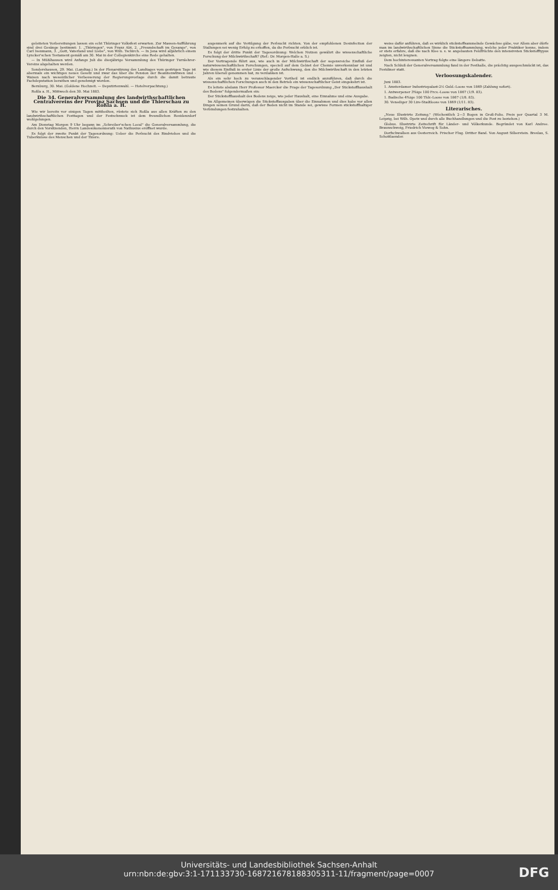geleiteten Vorbereitungen lassen ein echt Thüringer Volksfest erwarten. Zur Massen-Aufführung sind drei Gesänge bestimmt: 1. „Thüringen", von Franz Abt, 2. „Freundschaft im Gesange", von Carl Isenmann, 3. „Gott, Vaterland und Liebe", von Wilh. Tschirch. — In Jena wird alljährlich einem Lyncker'schen Testament gemäß am 30. Mai in der Collegienkirche eine Rede gehalten.
— In Mühlhausen wird Anfangs Juli die diesjährige Versammlung des Thüringer Turnlehrer-Vereins abgehalten werden.
Sondershausen, 29. Mai. (Landtag.) In der Plenarsitzung des Landtages vom gestrigen Tage ist abermals ein wichtiges neues Gesetz und zwar das über die Pension der Beamtenwitwen und -Waisen nach wesentlicher Verbesserung der Regierungsvorlage durch die damit betraute Fachdeputation berathen und genehmigt worden.
Bernburg, 30. Mai. (Goldene Hochzeit. — Deputirtenwahl. — Hotelverpachtung.)
Roßla a. H., Mittwoch den 30. Mai 1883.
Die 34. Generalversammlung des landwirthschaftlichen Centralvereins der Provinz Sachsen und die Thierschau zu Roßla a. H.
Wie wir bereits vor einigen Tagen mittheilten, rüstete sich Roßla aus allen Kräften zu den landwirthschaftlichen Festtagen und der Festschmuck ist dem freundlichen Residenzdorf wohlgelungen.
Am Dienstag Morgen 9 Uhr begann im „Schreiber'schen Local" die Generalversammlung, die durch den Vorsitzenden, Herrn Landesökonomierath von Nathusius eröffnet wurde.
Es folgt der zweite Punkt der Tagesordnung: Ueber die Perlsucht des Rindviehes und die Tuberkulose des Menschen und der Thiere.
augenmerk auf die Vertilgung der Perlsucht richten. Von der empfohlenen Desinfection der Stallungen sei wenig Erfolg zu erhoffen, da die Perlsucht erblich ist.
Es folgt der dritte Punkt der Tagesordnung: Welchen Nutzen gewährt die wissenschaftliche Forschung der Milchwirthschaft? (Ref.: Dr. Morgen-Halle a. S.)
Der Vortragende führt aus, wie auch in der Milchwirthschaft der segensreiche Einfluß der naturwissenschaftlichen Forschungen, speciell auf dem Gebiet der Chemie unverkennbar ist und wie diesem Einfluß in erster Linie der große Aufschwung, den die Milchwirthschaft in den letzten Jahren überall genommen hat, zu verdanken ist.
Als ein sehr hoch zu veranschlagender Vortheil ist endlich anzuführen, daß durch die wissenschaftlichen Forschungen auch in den Betrieb ein wissenschaftlicher Geist eingekehrt ist.
Es leitete alsdann Herr Professor Maercker die Frage der Tagesordnung „Der Stickstoffhaushalt des Bodens" folgendermaßen ein:
Der Stickstoffhaushalt des Bodens zeige, wie jeder Haushalt, eine Einnahme und eine Ausgabe.
Im Allgemeinen überwögen die Stickstoffausgaben über die Einnahmen und dies habe vor allen Dingen seinen Grund darin, daß der Boden nicht im Stande sei, gewisse Formen stickstoffhaltiger Verbindungen festzuhalten.
weise dafür anführen, daß es wirklich stickstoffsammelnde Gewächse gäbe, vor Allem aber dürfe man im landwirthschaftlichen Sinne die Stickstoffsammlung, welche jeder Praktiker kenne, indem er stets erfahre, daß die nach Klee u. s. w. angebauten Feldfrüchte den intensivsten Stickstofftypus zeigten, nicht leugnen.
Dem hochinteressanten Vortrag folgte eine längere Debatte.
Nach Schluß der Generalversammlung fand in der Festhalle, die prächtig ausgeschmückt ist, das Festdiner statt.
Verloosungskalender.
Juni 1883.
1. Amsterdamer Industriepalast-2½ Guld.-Loose von 1869 (Zahlung sofort).
1. Antwerpener 3%ige 100 Frcs.-Loose von 1867 (1/9. 83).
1. Badische 4%ige 100 Thlr.-Loose von 1867 (1/8. 83).
30. Venediger 30 Lire-Stadtloose von 1869 (1/11. 83).
Literarisches.
„Neue Illustrirte Zeitung." (Wöchentlich 2—3 Bogen in Groß-Folio. Preis per Quartal 3 M. Leipzig, bei Wilh. Opetz und durch alle Buchhandlungen und die Post zu beziehen.)
Globus. Illustrirte Zeitschrift für Länder- und Völkerkunde. Begründet von Karl Andree. Braunschweig, Friedrich Vieweg & Sohn.
Dorfschwalben aus Oesterreich. Frischer Flug. Dritter Band. Von August Silberstein. Breslau, S. Schottlaender.
Universitäts- und Landesbibliothek Sachsen-Anhalt
urn:nbn:de:gbv:3:1-171133730-16872167818830531​1-11/fragment/page=0007
DFG